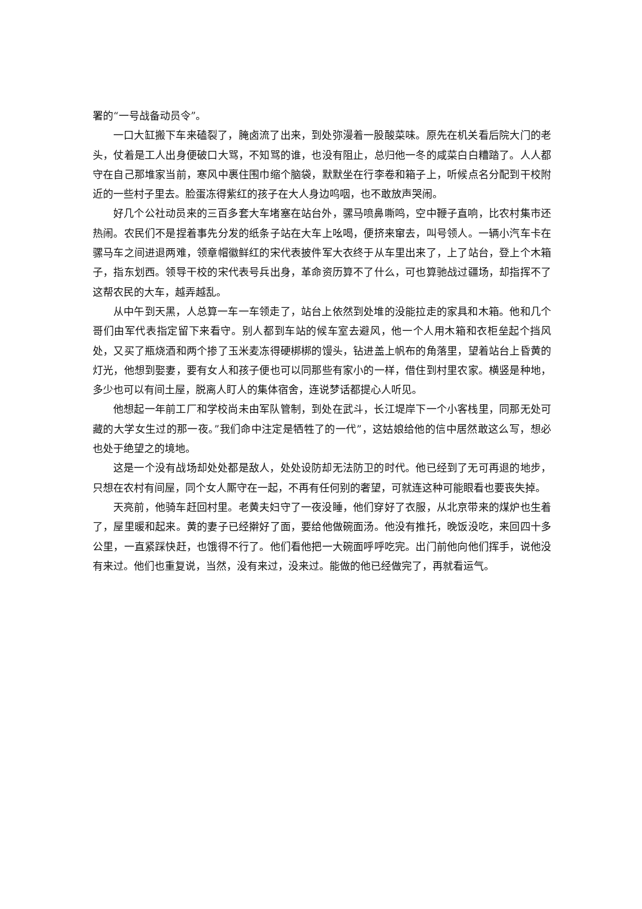署的“一号战备动员令”。
一口大缸搬下车来磕裂了，腌卤流了出来，到处弥漫着一股酸菜味。原先在机关看后院大门的老头，仗着是工人出身便破口大骂，不知骂的谁，也没有阻止，总归他一冬的咸菜白白糟踏了。人人都守在自己那堆家当前，寒风中裹住围巾缩个脑袋，默默坐在行李卷和箱子上，听候点名分配到干校附近的一些村子里去。脸蛋冻得紫红的孩子在大人身边呜咽，也不敢放声哭闹。
好几个公社动员来的三百多套大车堵塞在站台外，骡马喷鼻嘶鸣，空中鞭子直响，比农村集市还热闹。农民们不是捏着事先分发的纸条子站在大车上吆喝，便挤来窜去，叫号领人。一辆小汽车卡在骡马车之间进退两难，领章帽徽鲜红的宋代表披件军大衣终于从车里出来了，上了站台，登上个木箱子，指东划西。领导干校的宋代表号兵出身，革命资历算不了什么，可也算驰战过疆场，却指挥不了这帮农民的大车，越弄越乱。
从中午到天黑，人总算一车一车领走了，站台上依然到处堆的没能拉走的家具和木箱。他和几个哥们由军代表指定留下来看守。别人都到车站的候车室去避风，他一个人用木箱和衣柜垒起个挡风处，又买了瓶烧酒和两个掺了玉米麦冻得硬梆梆的馒头，钻进盖上帆布的角落里，望着站台上昏黄的灯光，他想到娶妻，要有女人和孩子便也可以同那些有家小的一样，借住到村里农家。横竖是种地，多少也可以有间土屋，脱离人盯人的集体宿舍，连说梦话都提心人听见。
他想起一年前工厂和学校尚未由军队管制，到处在武斗，长江堤岸下一个小客栈里，同那无处可藏的大学女生过的那一夜。”我们命中注定是牺牲了的一代”，这姑娘给他的信中居然敢这么写，想必也处于绝望之的境地。
这是一个没有战场却处处都是敌人，处处设防却无法防卫的时代。他已经到了无可再退的地步，只想在农村有间屋，同个女人厮守在一起，不再有任何别的奢望，可就连这种可能眼看也要丧失掉。
天亮前，他骑车赶回村里。老黄夫妇守了一夜没睡，他们穿好了衣服，从北京带来的煤炉也生着了，屋里暖和起来。黄的妻子已经擀好了面，要给他做碗面汤。他没有推托，晚饭没吃，来回四十多公里，一直紧踩快赶，也饿得不行了。他们看他把一大碗面呼呼吃完。出门前他向他们挥手，说他没有来过。他们也重复说，当然，没有来过，没来过。能做的他已经做完了，再就看运气。